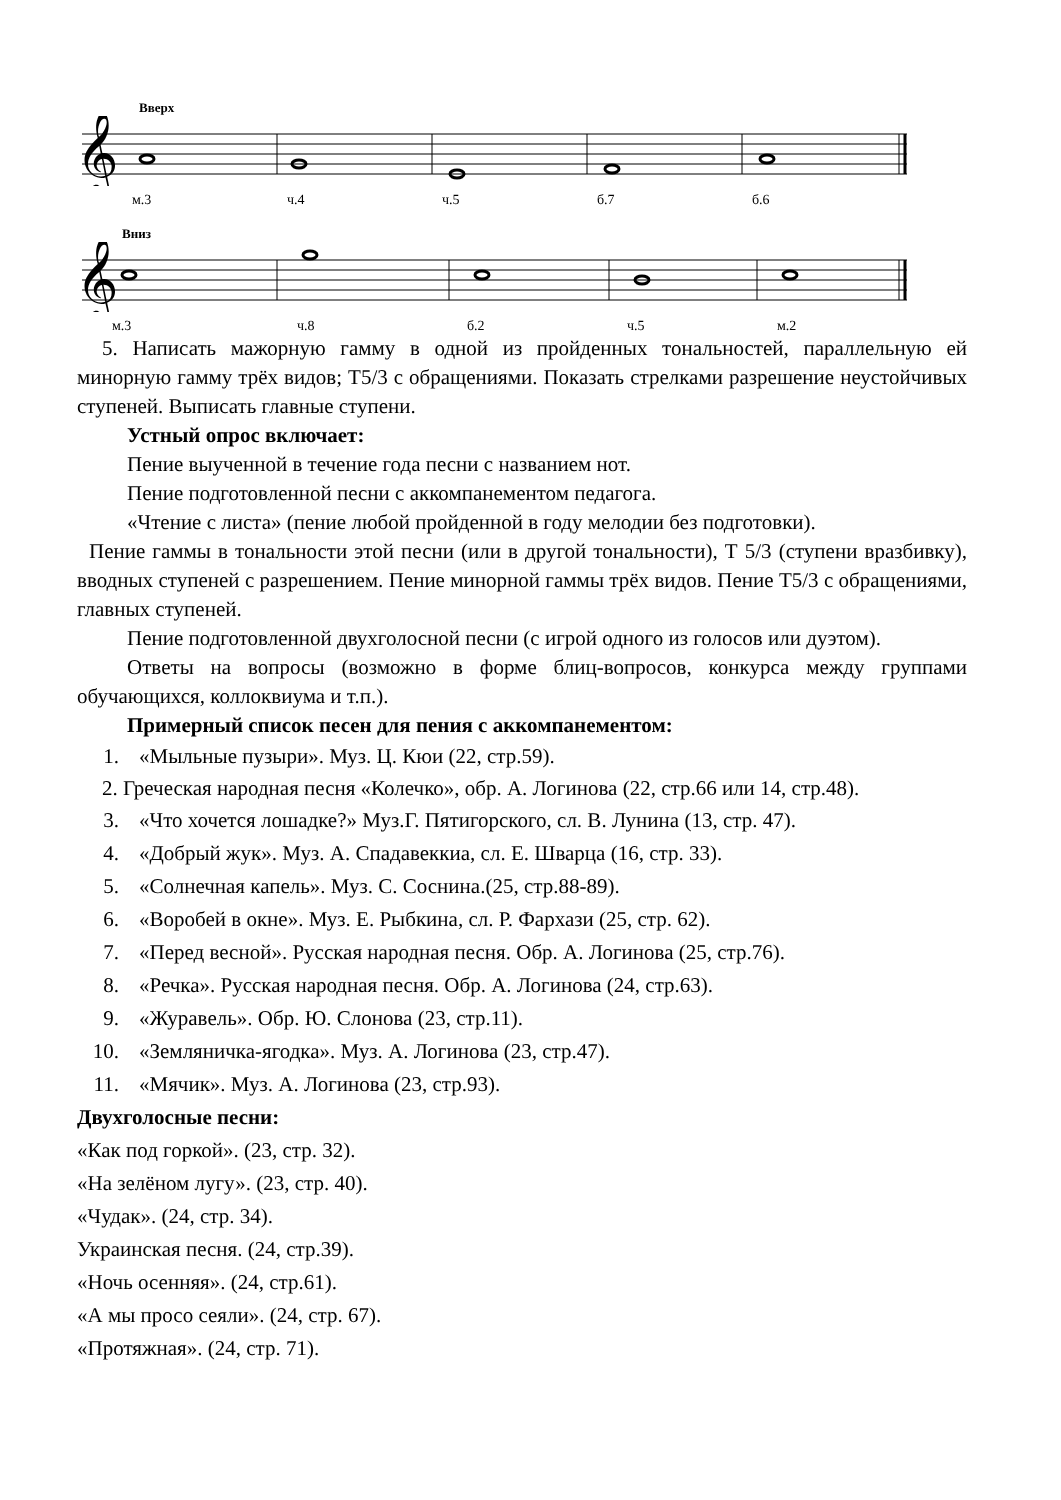Вверх
𝄞
м.3 ч.4 ч.5 б.7 б.6
Вниз
𝄞
м.3 ч.8 б.2 ч.5 м.2
5. Написать мажорную гамму в одной из пройденных тональностей, параллельную ей минорную гамму трёх видов; Т5/3 с обращениями. Показать стрелками разрешение неустойчивых ступеней. Выписать главные ступени.
Устный опрос включает:
Пение выученной в течение года песни с названием нот.
Пение подготовленной песни с аккомпанементом педагога.
«Чтение с листа» (пение любой пройденной в году мелодии без подготовки).
Пение гаммы в тональности этой песни (или в другой тональности), Т 5/3 (ступени вразбивку), вводных ступеней с разрешением. Пение минорной гаммы трёх видов. Пение Т5/3 с обращениями, главных ступеней.
Пение подготовленной двухголосной песни (с игрой одного из голосов или дуэтом).
Ответы на вопросы (возможно в форме блиц-вопросов, конкурса между группами обучающихся, коллоквиума и т.п.).
Примерный список песен для пения с аккомпанементом:
1. «Мыльные пузыри». Муз. Ц. Кюи (22, стр.59).
2. Греческая народная песня «Колечко», обр. А. Логинова (22, стр.66 или 14, стр.48).
3. «Что хочется лошадке?» Муз.Г. Пятигорского, сл. В. Лунина (13, стр. 47).
4. «Добрый жук». Муз. А. Спадавеккиа, сл. Е. Шварца (16, стр. 33).
5. «Солнечная капель». Муз. С. Соснина.(25, стр.88-89).
6. «Воробей в окне». Муз. Е. Рыбкина, сл. Р. Фархази (25, стр. 62).
7. «Перед весной». Русская народная песня. Обр. А. Логинова (25, стр.76).
8. «Речка». Русская народная песня. Обр. А. Логинова (24, стр.63).
9. «Журавель». Обр. Ю. Слонова (23, стр.11).
10. «Земляничка-ягодка». Муз. А. Логинова (23, стр.47).
11. «Мячик». Муз. А. Логинова (23, стр.93).
Двухголосные песни:
«Как под горкой». (23, стр. 32).
«На зелёном лугу». (23, стр. 40).
«Чудак». (24, стр. 34).
Украинская песня. (24, стр.39).
«Ночь осенняя». (24, стр.61).
«А мы просо сеяли». (24, стр. 67).
«Протяжная». (24, стр. 71).